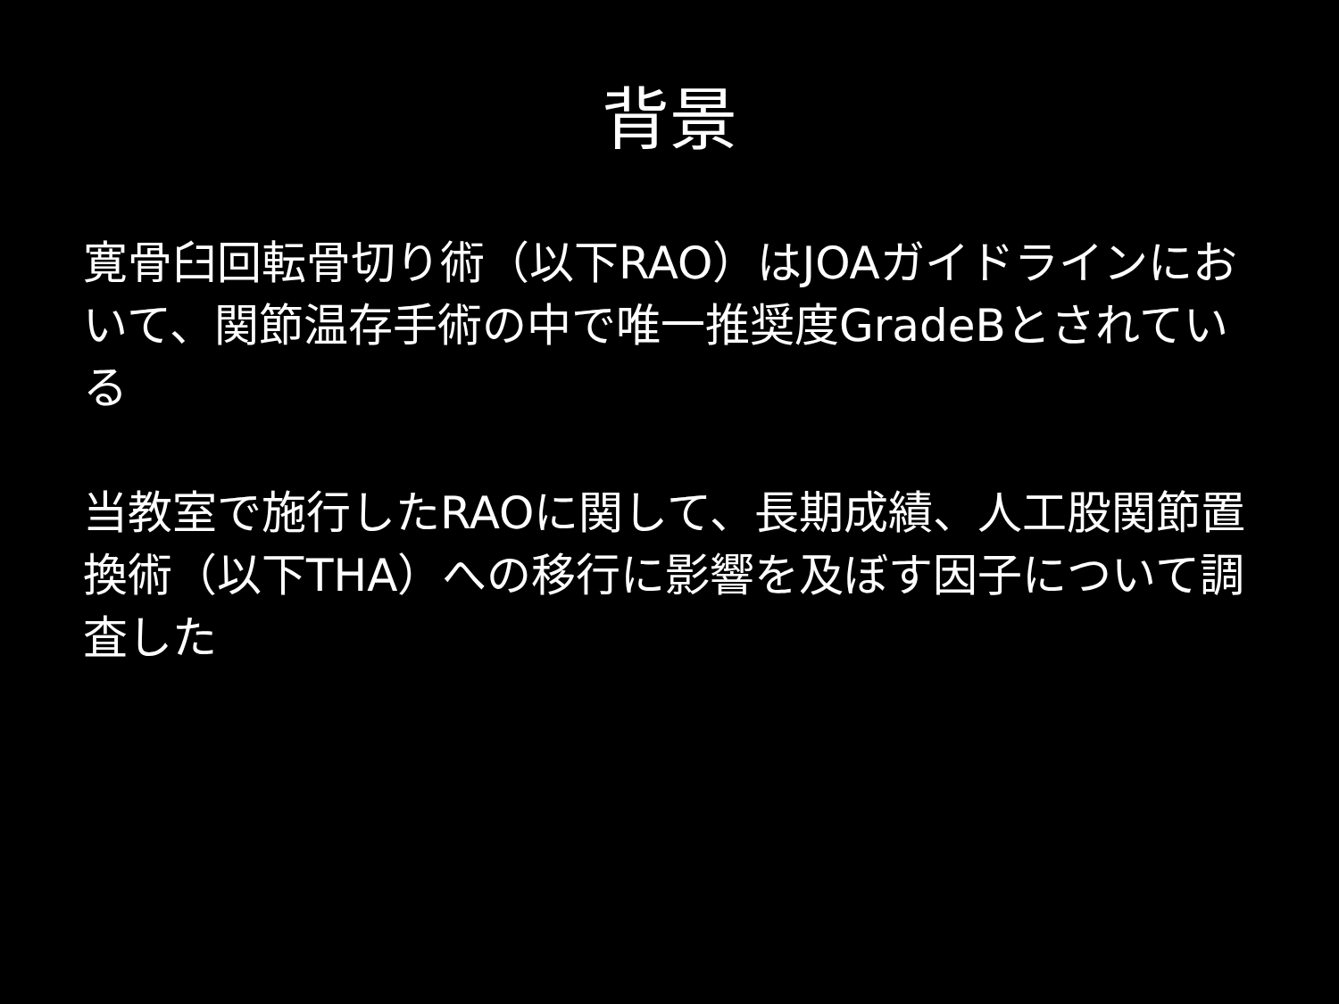背景
寛骨臼回転骨切り術（以下RAO）はJOAガイドラインにおいて、関節温存手術の中で唯一推奨度GradeBとされている
当教室で施行したRAOに関して、長期成績、人工股関節置換術（以下THA）への移行に影響を及ぼす因子について調査した